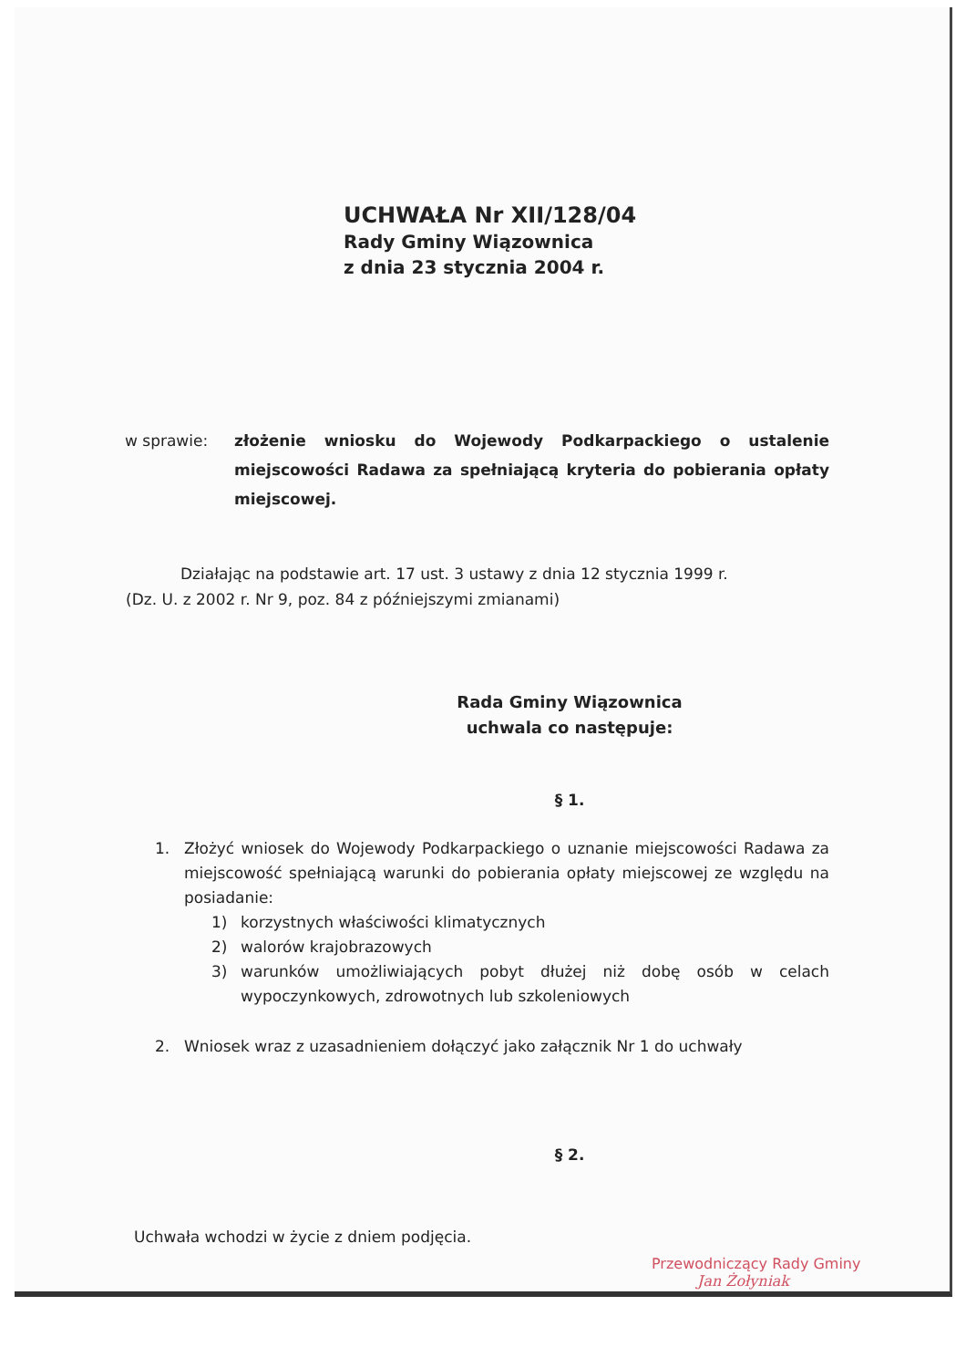UCHWAŁA Nr XII/128/04
Rady Gminy Wiązownica
z dnia 23 stycznia 2004 r.
w sprawie: złożenie wniosku do Wojewody Podkarpackiego o ustalenie miejscowości Radawa za spełniającą kryteria do pobierania opłaty miejscowej.
Działając na podstawie art. 17 ust. 3 ustawy z dnia 12 stycznia 1999 r.
(Dz. U. z 2002 r. Nr 9, poz. 84 z późniejszymi zmianami)
Rada Gminy Wiązownica
uchwala co następuje:
§ 1.
1. Złożyć wniosek do Wojewody Podkarpackiego o uznanie miejscowości Radawa za miejscowość spełniającą warunki do pobierania opłaty miejscowej ze względu na posiadanie:
1) korzystnych właściwości klimatycznych
2) walorów krajobrazowych
3) warunków umożliwiających pobyt dłużej niż dobę osób w celach wypoczynkowych, zdrowotnych lub szkoleniowych
2. Wniosek wraz z uzasadnieniem dołączyć jako załącznik Nr 1 do uchwały
§ 2.
Uchwała wchodzi w życie z dniem podjęcia.
Przewodniczący Rady Gminy
Jan Żołyniak